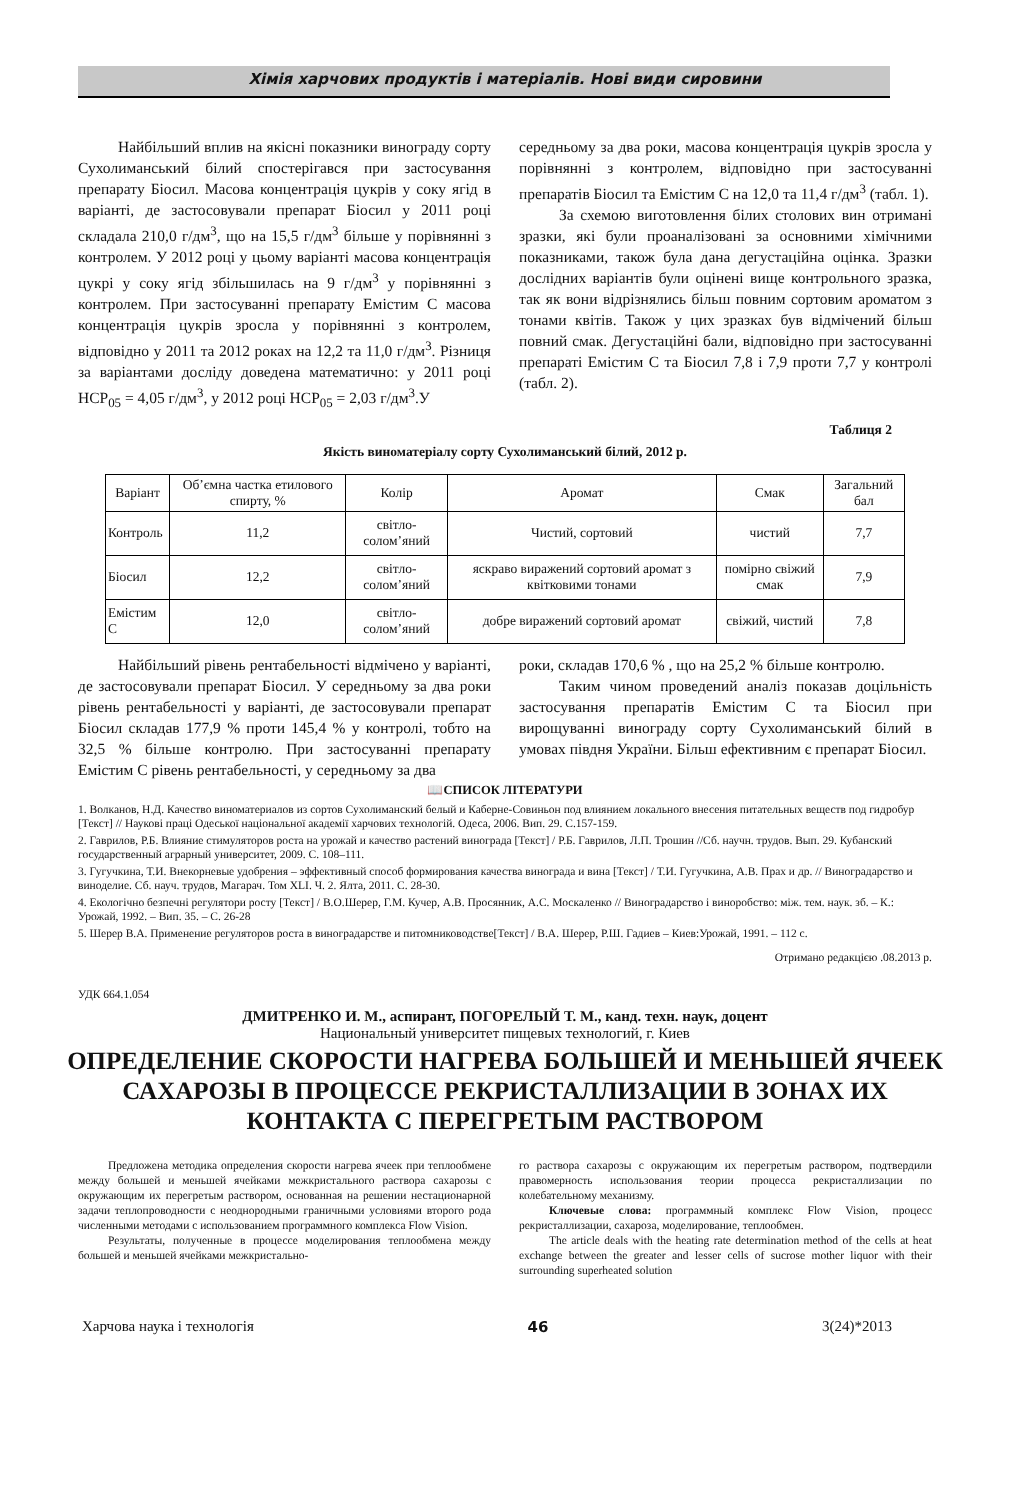Хімія харчових продуктів і матеріалів. Нові види сировини
Найбільший вплив на якісні показники винограду сорту Сухолиманський білий спостерігався при застосування препарату Біосил. Масова концентрація цукрів у соку ягід в варіанті, де застосовували препарат Біосил у 2011 році складала 210,0 г/дм<sup>3</sup>, що на 15,5 г/дм<sup>3</sup> більше у порівнянні з контролем. У 2012 році у цьому варіанті масова концентрація цукрі у соку ягід збільшилась на 9 г/дм<sup>3</sup> у порівнянні з контролем. При застосуванні препарату Емістим С масова концентрація цукрів зросла у порівнянні з контролем, відповідно у 2011 та 2012 роках на 12,2 та 11,0 г/дм<sup>3</sup>. Різниця за варіантами досліду доведена математично: у 2011 році НСР<sub>05</sub> = 4,05 г/дм<sup>3</sup>, у 2012 році НСР<sub>05</sub> = 2,03 г/дм<sup>3</sup>.У
середньому за два роки, масова концентрація цукрів зросла у порівнянні з контролем, відповідно при застосуванні препаратів Біосил та Емістим С на 12,0 та 11,4 г/дм<sup>3</sup> (табл. 1).
За схемою виготовлення білих столових вин отримані зразки, які були проаналізовані за основними хімічними показниками, також була дана дегустаційна оцінка. Зразки дослідних варіантів були оцінені вище контрольного зразка, так як вони відрізнялись більш повним сортовим ароматом з тонами квітів. Також у цих зразках був відмічений більш повний смак. Дегустаційні бали, відповідно при застосуванні препараті Емістим С та Біосил 7,8 і 7,9 проти 7,7 у контролі (табл. 2).
Таблиця 2
Якість виноматеріалу сорту Сухолиманський білий, 2012 р.
| Варіант | Об’ємна частка етилового спирту, % | Колір | Аромат | Смак | Загальний бал |
| --- | --- | --- | --- | --- | --- |
| Контроль | 11,2 | світло-солом’яний | Чистий, сортовий | чистий | 7,7 |
| Біосил | 12,2 | світло-солом’яний | яскраво виражений сортовий аромат з квітковими тонами | помірно свіжий смак | 7,9 |
| Емістим С | 12,0 | світло-солом’яний | добре виражений сортовий аромат | свіжий, чистий | 7,8 |
Найбільший рівень рентабельності відмічено у варіанті, де застосовували препарат Біосил. У середньому за два роки рівень рентабельності у варіанті, де застосовували препарат Біосил складав 177,9 % проти 145,4 % у контролі, тобто на 32,5 % більше контролю. При застосуванні препарату Емістим С рівень рентабельності, у середньому за два
роки, складав 170,6 % , що на 25,2 % більше контролю.
Таким чином проведений аналіз показав доцільність застосування препаратів Емістим С та Біосил при вирощуванні винограду сорту Сухолиманський білий в умовах півдня України. Більш ефективним є препарат Біосил.
📖СПИСОК ЛІТЕРАТУРИ
1. Волканов, Н.Д. Качество виноматериалов из сортов Сухолиманский белый и Каберне-Совиньон под влиянием локального внесения питательных веществ под гидробур [Текст] // Наукові праці Одеської національної академії харчових технологій. Одеса, 2006. Вип. 29. С.157-159.
2. Гаврилов, Р.Б. Влияние стимуляторов роста на урожай и качество растений винограда [Текст] / Р.Б. Гаврилов, Л.П. Трошин //Сб. научн. трудов. Вып. 29. Кубанский государственный аграрный университет, 2009. С. 108–111.
3. Гугучкина, Т.И. Внекорневые удобрения – эффективный способ формирования качества винограда и вина [Текст] / Т.И. Гугучкина, А.В. Прах и др. // Виноградарство и виноделие. Сб. науч. трудов, Магарач. Том XLI. Ч. 2. Ялта, 2011. С. 28-30.
4. Екологічно безпечні регулятори росту [Текст] / В.О.Шерер, Г.М. Кучер, А.В. Просянник, А.С. Москаленко // Виноградарство і виноробство: між. тем. наук. зб. – К.: Урожай, 1992. – Вип. 35. – С. 26-28
5. Шерер В.А. Применение регуляторов роста в виноградарстве и питомниководстве[Текст] / В.А. Шерер, Р.Ш. Гадиев – Киев:Урожай, 1991. – 112 с.
Отримано редакцією .08.2013 р.
УДК 664.1.054
ДМИТРЕНКО И. М., аспирант, ПОГОРЕЛЫЙ Т. М., канд. техн. наук, доцент
Национальный университет пищевых технологий, г. Киев
ОПРЕДЕЛЕНИЕ СКОРОСТИ НАГРЕВА БОЛЬШЕЙ И МЕНЬШЕЙ ЯЧЕЕК САХАРОЗЫ В ПРОЦЕССЕ РЕКРИСТАЛЛИЗАЦИИ В ЗОНАХ ИХ КОНТАКТА С ПЕРЕГРЕТЫМ РАСТВОРОМ
Предложена методика определения скорости нагрева ячеек при теплообмене между большей и меньшей ячейками межкристального раствора сахарозы с окружающим их перегретым раствором, основанная на решении нестационарной задачи теплопроводности с неоднородными граничными условиями второго рода численными методами с использованием программного комплекса Flow Vision.
Результаты, полученные в процессе моделирования теплообмена между большей и меньшей ячейками межкристально-
го раствора сахарозы с окружающим их перегретым раствором, подтвердили правомерность использования теории процесса рекристаллизации по колебательному механизму.
Ключевые слова: программный комплекс Flow Vision, процесс рекристаллизации, сахароза, моделирование, теплообмен.
The article deals with the heating rate determination method of the cells at heat exchange between the greater and lesser cells of sucrose mother liquor with their surrounding superheated solution
Харчова наука і технологія 46 3(24)*2013